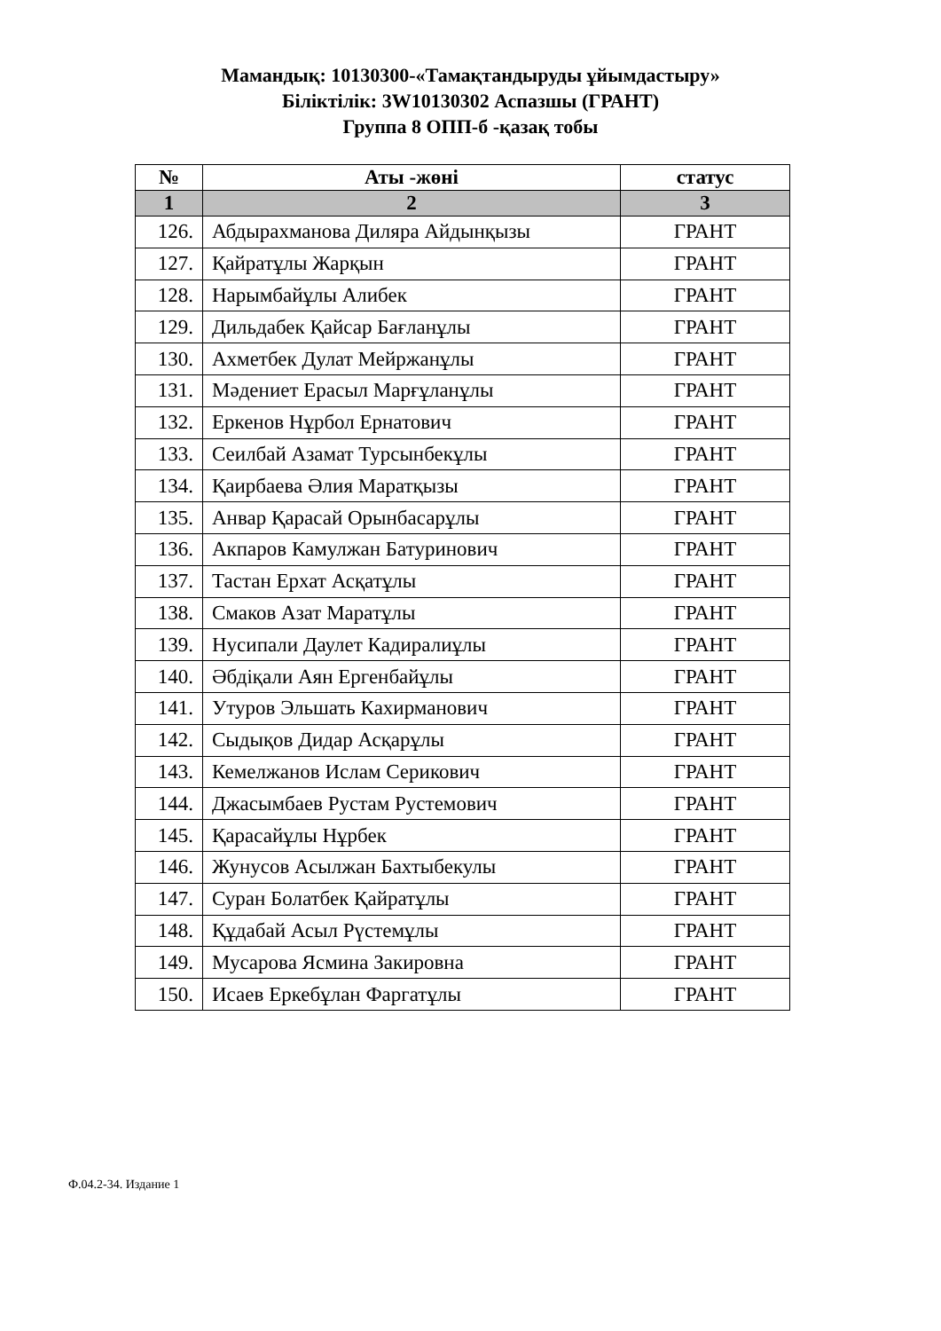Мамандық: 10130300-«Тамақтандыруды ұйымдастыру»
Біліктілік: 3W10130302 Аспазшы (ГРАНТ)
Группа 8 ОПП-б -қазақ тобы
| № | Аты -жөні | статус |
| --- | --- | --- |
| 1 | 2 | 3 |
| 126. | Абдырахманова Диляра Айдынқызы | ГРАНТ |
| 127. | Қайратұлы Жарқын | ГРАНТ |
| 128. | Нарымбайұлы Алибек | ГРАНТ |
| 129. | Дильдабек Қайсар Бағланұлы | ГРАНТ |
| 130. | Ахметбек Дулат Мейржанұлы | ГРАНТ |
| 131. | Мәдениет Ерасыл Марғұланұлы | ГРАНТ |
| 132. | Еркенов Нұрбол Ернатович | ГРАНТ |
| 133. | Сеилбай Азамат Турсынбекұлы | ГРАНТ |
| 134. | Қаирбаева Әлия Маратқызы | ГРАНТ |
| 135. | Анвар Қарасай Орынбасарұлы | ГРАНТ |
| 136. | Акпаров Камулжан Батуринович | ГРАНТ |
| 137. | Тастан Ерхат Асқатұлы | ГРАНТ |
| 138. | Смаков Азат Маратұлы | ГРАНТ |
| 139. | Нусипали Даулет Кадиралиұлы | ГРАНТ |
| 140. | Әбдіқали Аян Ергенбайұлы | ГРАНТ |
| 141. | Утуров Эльшать Кахирманович | ГРАНТ |
| 142. | Сыдықов Дидар Асқарұлы | ГРАНТ |
| 143. | Кемелжанов Ислам Серикович | ГРАНТ |
| 144. | Джасымбаев Рустам Рустемович | ГРАНТ |
| 145. | Қарасайұлы Нұрбек | ГРАНТ |
| 146. | Жунусов Асылжан Бахтыбекулы | ГРАНТ |
| 147. | Суран Болатбек Қайратұлы | ГРАНТ |
| 148. | Құдабай Асыл Рүстемұлы | ГРАНТ |
| 149. | Мусарова Ясмина Закировна | ГРАНТ |
| 150. | Исаев Еркебұлан Фаргатұлы | ГРАНТ |
Ф.04.2-34. Издание 1